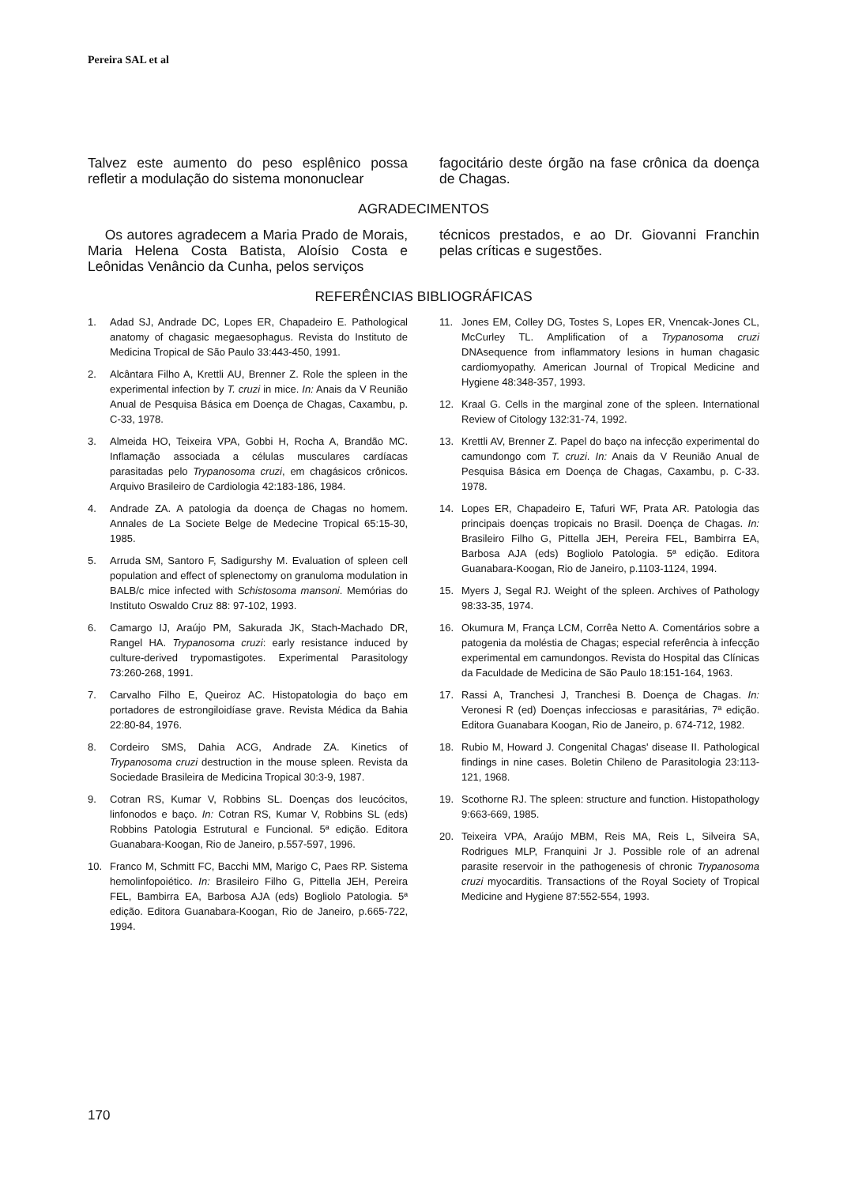Pereira SAL et al
Talvez este aumento do peso esplênico possa refletir a modulação do sistema mononuclear
fagocitário deste órgão na fase crônica da doença de Chagas.
AGRADECIMENTOS
Os autores agradecem a Maria Prado de Morais, Maria Helena Costa Batista, Aloísio Costa e Leônidas Venâncio da Cunha, pelos serviços
técnicos prestados, e ao Dr. Giovanni Franchin pelas críticas e sugestões.
REFERÊNCIAS BIBLIOGRÁFICAS
1. Adad SJ, Andrade DC, Lopes ER, Chapadeiro E. Pathological anatomy of chagasic megaesophagus. Revista do Instituto de Medicina Tropical de São Paulo 33:443-450, 1991.
2. Alcântara Filho A, Krettli AU, Brenner Z. Role the spleen in the experimental infection by T. cruzi in mice. In: Anais da V Reunião Anual de Pesquisa Básica em Doença de Chagas, Caxambu, p. C-33, 1978.
3. Almeida HO, Teixeira VPA, Gobbi H, Rocha A, Brandão MC. Inflamação associada a células musculares cardíacas parasitadas pelo Trypanosoma cruzi, em chagásicos crônicos. Arquivo Brasileiro de Cardiologia 42:183-186, 1984.
4. Andrade ZA. A patologia da doença de Chagas no homem. Annales de La Societe Belge de Medecine Tropical 65:15-30, 1985.
5. Arruda SM, Santoro F, Sadigurshy M. Evaluation of spleen cell population and effect of splenectomy on granuloma modulation in BALB/c mice infected with Schistosoma mansoni. Memórias do Instituto Oswaldo Cruz 88: 97-102, 1993.
6. Camargo IJ, Araújo PM, Sakurada JK, Stach-Machado DR, Rangel HA. Trypanosoma cruzi: early resistance induced by culture-derived trypomastigotes. Experimental Parasitology 73:260-268, 1991.
7. Carvalho Filho E, Queiroz AC. Histopatologia do baço em portadores de estrongiloidíase grave. Revista Médica da Bahia 22:80-84, 1976.
8. Cordeiro SMS, Dahia ACG, Andrade ZA. Kinetics of Trypanosoma cruzi destruction in the mouse spleen. Revista da Sociedade Brasileira de Medicina Tropical 30:3-9, 1987.
9. Cotran RS, Kumar V, Robbins SL. Doenças dos leucócitos, linfonodos e baço. In: Cotran RS, Kumar V, Robbins SL (eds) Robbins Patologia Estrutural e Funcional. 5ª edição. Editora Guanabara-Koogan, Rio de Janeiro, p.557-597, 1996.
10. Franco M, Schmitt FC, Bacchi MM, Marigo C, Paes RP. Sistema hemolinfopoiético. In: Brasileiro Filho G, Pittella JEH, Pereira FEL, Bambirra EA, Barbosa AJA (eds) Bogliolo Patologia. 5ª edição. Editora Guanabara-Koogan, Rio de Janeiro, p.665-722, 1994.
11. Jones EM, Colley DG, Tostes S, Lopes ER, Vnencak-Jones CL, McCurley TL. Amplification of a Trypanosoma cruzi DNAsequence from inflammatory lesions in human chagasic cardiomyopathy. American Journal of Tropical Medicine and Hygiene 48:348-357, 1993.
12. Kraal G. Cells in the marginal zone of the spleen. International Review of Citology 132:31-74, 1992.
13. Krettli AV, Brenner Z. Papel do baço na infecção experimental do camundongo com T. cruzi. In: Anais da V Reunião Anual de Pesquisa Básica em Doença de Chagas, Caxambu, p. C-33. 1978.
14. Lopes ER, Chapadeiro E, Tafuri WF, Prata AR. Patologia das principais doenças tropicais no Brasil. Doença de Chagas. In: Brasileiro Filho G, Pittella JEH, Pereira FEL, Bambirra EA, Barbosa AJA (eds) Bogliolo Patologia. 5ª edição. Editora Guanabara-Koogan, Rio de Janeiro, p.1103-1124, 1994.
15. Myers J, Segal RJ. Weight of the spleen. Archives of Pathology 98:33-35, 1974.
16. Okumura M, França LCM, Corrêa Netto A. Comentários sobre a patogenia da moléstia de Chagas; especial referência à infecção experimental em camundongos. Revista do Hospital das Clínicas da Faculdade de Medicina de São Paulo 18:151-164, 1963.
17. Rassi A, Tranchesi J, Tranchesi B. Doença de Chagas. In: Veronesi R (ed) Doenças infecciosas e parasitárias, 7ª edição. Editora Guanabara Koogan, Rio de Janeiro, p. 674-712, 1982.
18. Rubio M, Howard J. Congenital Chagas' disease II. Pathological findings in nine cases. Boletin Chileno de Parasitologia 23:113-121, 1968.
19. Scothorne RJ. The spleen: structure and function. Histopathology 9:663-669, 1985.
20. Teixeira VPA, Araújo MBM, Reis MA, Reis L, Silveira SA, Rodrigues MLP, Franquini Jr J. Possible role of an adrenal parasite reservoir in the pathogenesis of chronic Trypanosoma cruzi myocarditis. Transactions of the Royal Society of Tropical Medicine and Hygiene 87:552-554, 1993.
170